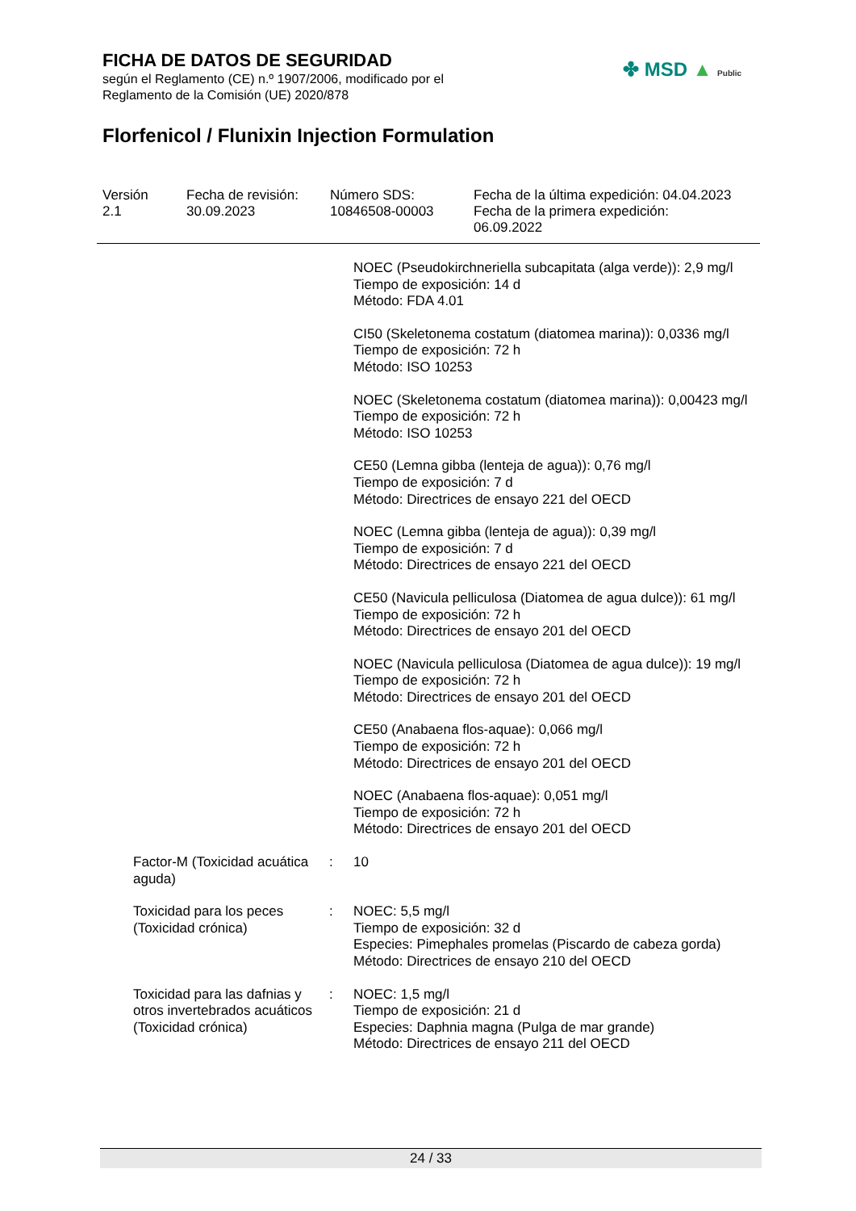FICHA DE DATOS DE SEGURIDAD
según el Reglamento (CE) n.º 1907/2006, modificado por el
Reglamento de la Comisión (UE) 2020/878
Florfenicol / Flunixin Injection Formulation
✤ MSD ▲ Public
| Versión 2.1 | Fecha de revisión: 30.09.2023 | Número SDS: 10846508-00003 | Fecha de la última expedición: 04.04.2023 Fecha de la primera expedición: 06.09.2022 |
| | | NOEC (Pseudokirchneriella subcapitata (alga verde)): 2,9 mg/l Tiempo de exposición: 14 d Método: FDA 4.01 |
| | | CI50 (Skeletonema costatum (diatomea marina)): 0,0336 mg/l Tiempo de exposición: 72 h Método: ISO 10253 |
| | | NOEC (Skeletonema costatum (diatomea marina)): 0,00423 mg/l Tiempo de exposición: 72 h Método: ISO 10253 |
| | | CE50 (Lemna gibba (lenteja de agua)): 0,76 mg/l Tiempo de exposición: 7 d Método: Directrices de ensayo 221 del OECD |
| | | NOEC (Lemna gibba (lenteja de agua)): 0,39 mg/l Tiempo de exposición: 7 d Método: Directrices de ensayo 221 del OECD |
| | | CE50 (Navicula pelliculosa (Diatomea de agua dulce)): 61 mg/l Tiempo de exposición: 72 h Método: Directrices de ensayo 201 del OECD |
| | | NOEC (Navicula pelliculosa (Diatomea de agua dulce)): 19 mg/l Tiempo de exposición: 72 h Método: Directrices de ensayo 201 del OECD |
| | | CE50 (Anabaena flos-aquae): 0,066 mg/l Tiempo de exposición: 72 h Método: Directrices de ensayo 201 del OECD |
| | | NOEC (Anabaena flos-aquae): 0,051 mg/l Tiempo de exposición: 72 h Método: Directrices de ensayo 201 del OECD |
| Factor-M (Toxicidad acuática aguda) | : | 10 |
| Toxicidad para los peces (Toxicidad crónica) | : | NOEC: 5,5 mg/l Tiempo de exposición: 32 d Especies: Pimephales promelas (Piscardo de cabeza gorda) Método: Directrices de ensayo 210 del OECD |
| Toxicidad para las dafnias y otros invertebrados acuáticos (Toxicidad crónica) | : | NOEC: 1,5 mg/l Tiempo de exposición: 21 d Especies: Daphnia magna (Pulga de mar grande) Método: Directrices de ensayo 211 del OECD |
24 / 33